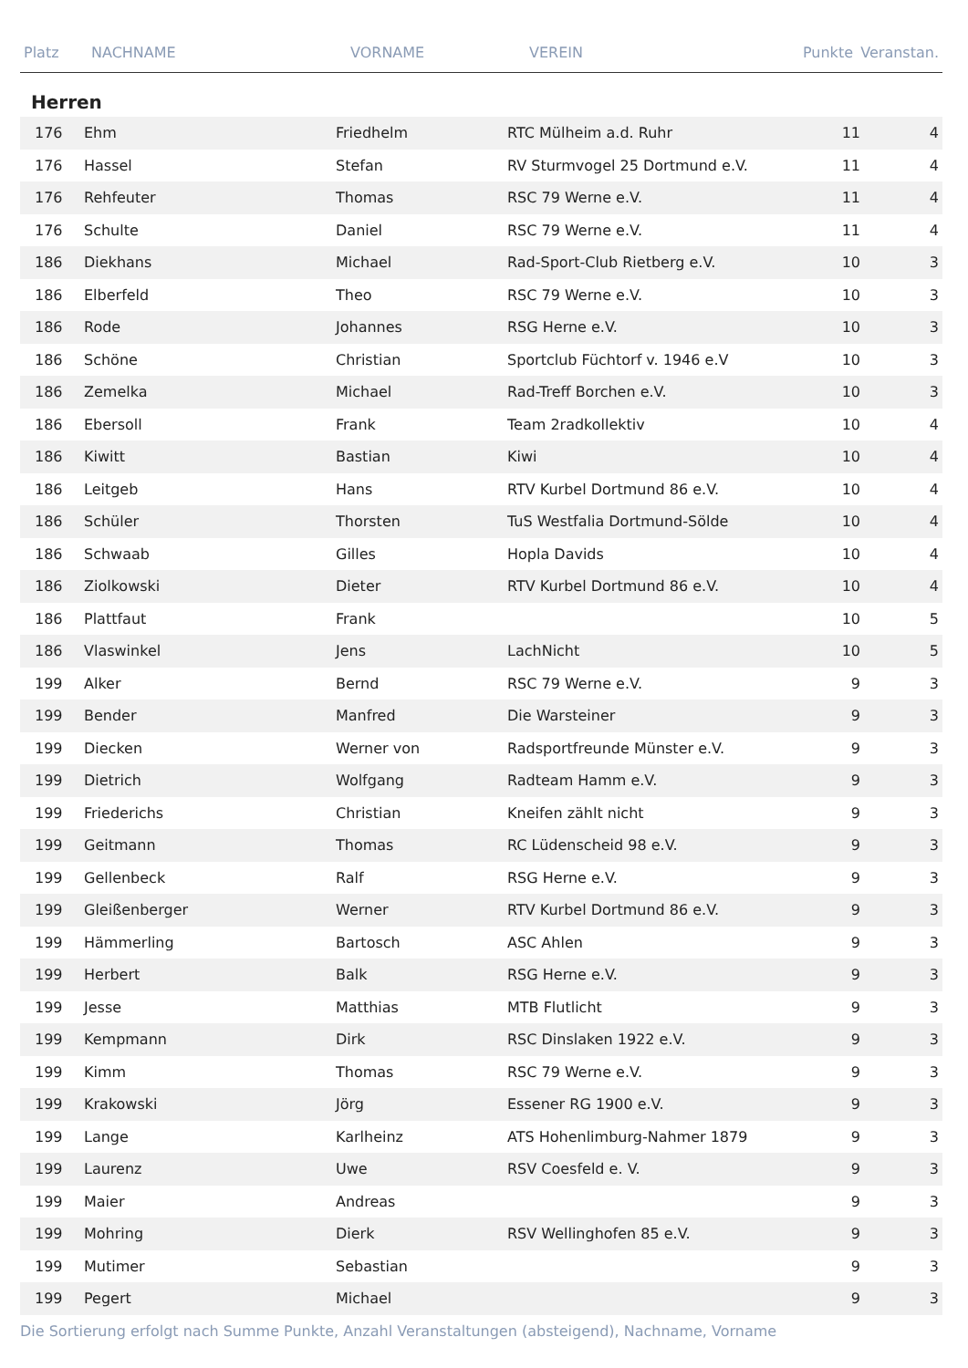| Platz | NACHNAME | VORNAME | VEREIN | Punkte | Veranstan. |
| --- | --- | --- | --- | --- | --- |
Herren
| 176 | Ehm | Friedhelm | RTC Mülheim a.d. Ruhr | 11 | 4 |
| 176 | Hassel | Stefan | RV Sturmvogel 25 Dortmund e.V. | 11 | 4 |
| 176 | Rehfeuter | Thomas | RSC 79 Werne e.V. | 11 | 4 |
| 176 | Schulte | Daniel | RSC 79 Werne e.V. | 11 | 4 |
| 186 | Diekhans | Michael | Rad-Sport-Club Rietberg e.V. | 10 | 3 |
| 186 | Elberfeld | Theo | RSC 79 Werne e.V. | 10 | 3 |
| 186 | Rode | Johannes | RSG Herne e.V. | 10 | 3 |
| 186 | Schöne | Christian | Sportclub Füchtorf v. 1946 e.V | 10 | 3 |
| 186 | Zemelka | Michael | Rad-Treff Borchen e.V. | 10 | 3 |
| 186 | Ebersoll | Frank | Team 2radkollektiv | 10 | 4 |
| 186 | Kiwitt | Bastian | Kiwi | 10 | 4 |
| 186 | Leitgeb | Hans | RTV Kurbel Dortmund 86 e.V. | 10 | 4 |
| 186 | Schüler | Thorsten | TuS Westfalia Dortmund-Sölde | 10 | 4 |
| 186 | Schwaab | Gilles | Hopla Davids | 10 | 4 |
| 186 | Ziolkowski | Dieter | RTV Kurbel Dortmund 86 e.V. | 10 | 4 |
| 186 | Plattfaut | Frank | | 10 | 5 |
| 186 | Vlaswinkel | Jens | LachNicht | 10 | 5 |
| 199 | Alker | Bernd | RSC 79 Werne e.V. | 9 | 3 |
| 199 | Bender | Manfred | Die Warsteiner | 9 | 3 |
| 199 | Diecken | Werner von | Radsportfreunde Münster e.V. | 9 | 3 |
| 199 | Dietrich | Wolfgang | Radteam Hamm e.V. | 9 | 3 |
| 199 | Friederichs | Christian | Kneifen zählt nicht | 9 | 3 |
| 199 | Geitmann | Thomas | RC Lüdenscheid 98 e.V. | 9 | 3 |
| 199 | Gellenbeck | Ralf | RSG Herne e.V. | 9 | 3 |
| 199 | Gleißenberger | Werner | RTV Kurbel Dortmund 86 e.V. | 9 | 3 |
| 199 | Hämmerling | Bartosch | ASC Ahlen | 9 | 3 |
| 199 | Herbert | Balk | RSG Herne e.V. | 9 | 3 |
| 199 | Jesse | Matthias | MTB Flutlicht | 9 | 3 |
| 199 | Kempmann | Dirk | RSC Dinslaken 1922 e.V. | 9 | 3 |
| 199 | Kimm | Thomas | RSC 79 Werne e.V. | 9 | 3 |
| 199 | Krakowski | Jörg | Essener RG 1900 e.V. | 9 | 3 |
| 199 | Lange | Karlheinz | ATS Hohenlimburg-Nahmer 1879 | 9 | 3 |
| 199 | Laurenz | Uwe | RSV Coesfeld e. V. | 9 | 3 |
| 199 | Maier | Andreas | | 9 | 3 |
| 199 | Mohring | Dierk | RSV Wellinghofen 85 e.V. | 9 | 3 |
| 199 | Mutimer | Sebastian | | 9 | 3 |
| 199 | Pegert | Michael | | 9 | 3 |
Die Sortierung erfolgt nach Summe Punkte, Anzahl Veranstaltungen (absteigend), Nachname, Vorname